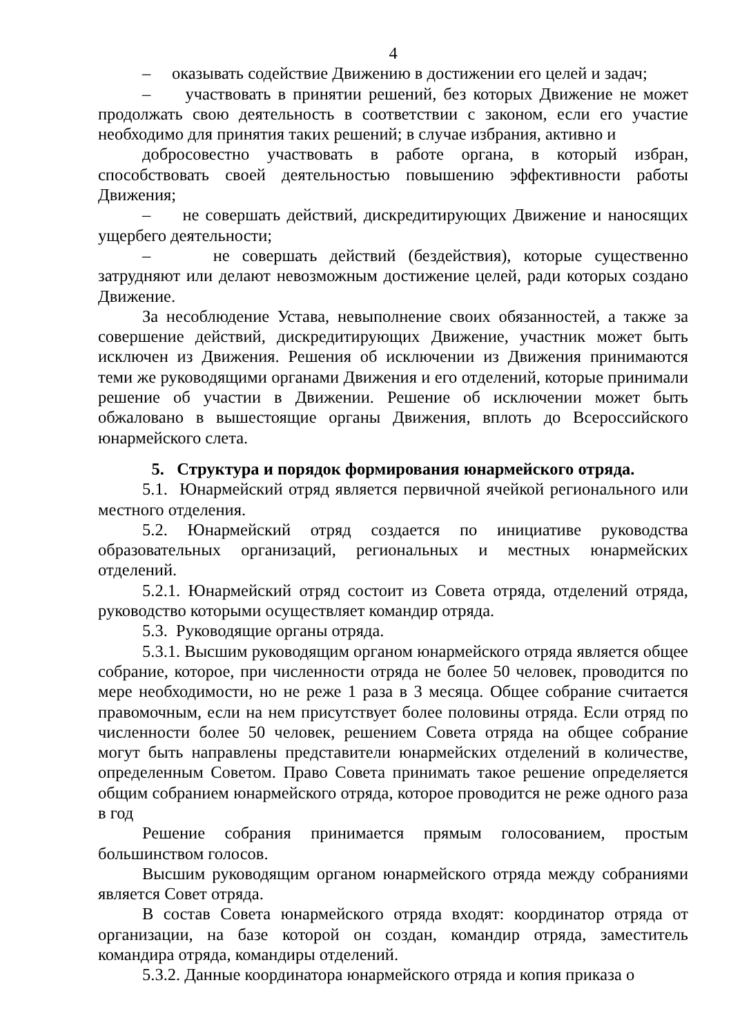4
– оказывать содействие Движению в достижении его целей и задач;
– участвовать в принятии решений, без которых Движение не может продолжать свою деятельность в соответствии с законом, если его участие необходимо для принятия таких решений; в случае избрания, активно и
добросовестно участвовать в работе органа, в который избран, способствовать своей деятельностью повышению эффективности работы Движения;
– не совершать действий, дискредитирующих Движение и наносящих ущербего деятельности;
– не совершать действий (бездействия), которые существенно затрудняют или делают невозможным достижение целей, ради которых создано Движение.
За несоблюдение Устава, невыполнение своих обязанностей, а также за совершение действий, дискредитирующих Движение, участник может быть исключен из Движения. Решения об исключении из Движения принимаются теми же руководящими органами Движения и его отделений, которые принимали решение об участии в Движении. Решение об исключении может быть обжаловано в вышестоящие органы Движения, вплоть до Всероссийского юнармейского слета.
5. Структура и порядок формирования юнармейского отряда.
5.1. Юнармейский отряд является первичной ячейкой регионального или местного отделения.
5.2. Юнармейский отряд создается по инициативе руководства образовательных организаций, региональных и местных юнармейских отделений.
5.2.1. Юнармейский отряд состоит из Совета отряда, отделений отряда, руководство которыми осуществляет командир отряда.
5.3. Руководящие органы отряда.
5.3.1. Высшим руководящим органом юнармейского отряда является общее собрание, которое, при численности отряда не более 50 человек, проводится по мере необходимости, но не реже 1 раза в 3 месяца. Общее собрание считается правомочным, если на нем присутствует более половины отряда. Если отряд по численности более 50 человек, решением Совета отряда на общее собрание могут быть направлены представители юнармейских отделений в количестве, определенным Советом. Право Совета принимать такое решение определяется общим собранием юнармейского отряда, которое проводится не реже одного раза в год
Решение собрания принимается прямым голосованием, простым большинством голосов.
Высшим руководящим органом юнармейского отряда между собраниями является Совет отряда.
В состав Совета юнармейского отряда входят: координатор отряда от организации, на базе которой он создан, командир отряда, заместитель командира отряда, командиры отделений.
5.3.2. Данные координатора юнармейского отряда и копия приказа о